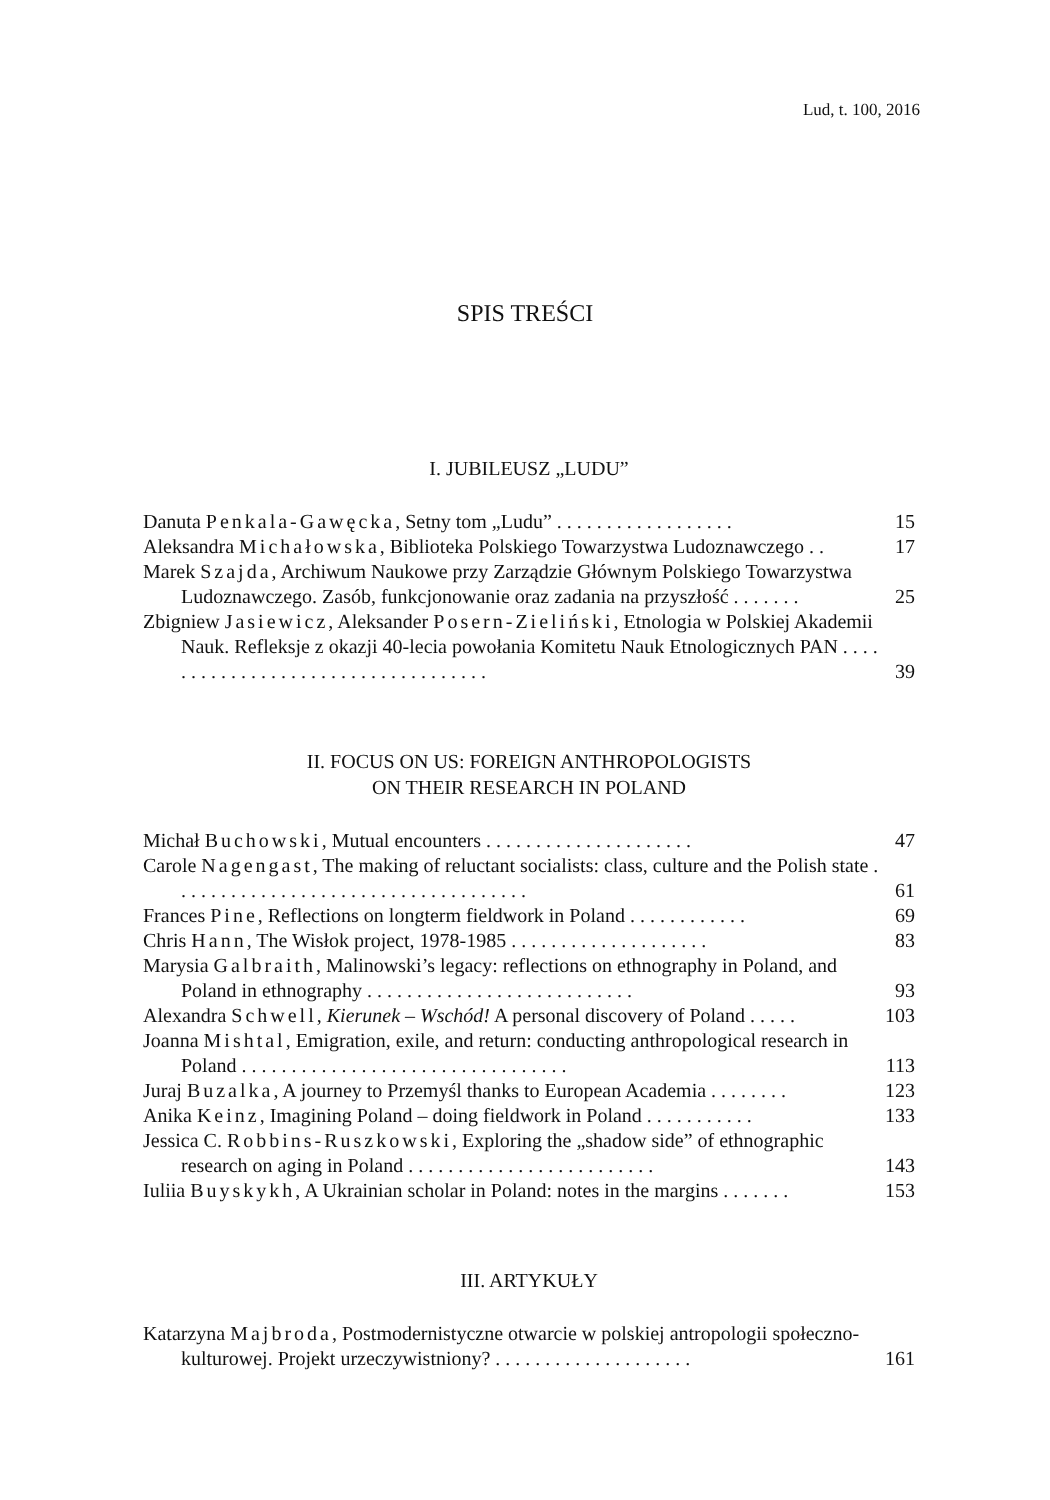Lud, t. 100, 2016
SPIS TREŚCI
I. JUBILEUSZ „LUDU”
Danuta Penkala-Gawęcka, Setny tom „Ludu” . . . . . . . . . . . . . . . . . . 15
Aleksandra Michałowska, Biblioteka Polskiego Towarzystwa Ludoznawczego . . 17
Marek Szajda, Archiwum Naukowe przy Zarządzie Głównym Polskiego Towarzystwa Ludoznawczego. Zasób, funkcjonowanie oraz zadania na przyszłość . . . . . . . 25
Zbigniew Jasiewicz, Aleksander Posern-Zieliński, Etnologia w Polskiej Akademii Nauk. Refleksje z okazji 40-lecia powołania Komitetu Nauk Etnologicznych PAN . . . . . . . . . . . . . . . . . . . . . . . . . . . . . . . . . . . 39
II. FOCUS ON US: FOREIGN ANTHROPOLOGISTS
ON THEIR RESEARCH IN POLAND
Michał Buchowski, Mutual encounters . . . . . . . . . . . . . . . . . . . . . 47
Carole Nagengast, The making of reluctant socialists: class, culture and the Polish state . . . . . . . . . . . . . . . . . . . . . . . . . . . . . . . . . . . . 61
Frances Pine, Reflections on longterm fieldwork in Poland . . . . . . . . . . . . 69
Chris Hann, The Wisłok project, 1978-1985 . . . . . . . . . . . . . . . . . . . . 83
Marysia Galbraith, Malinowski’s legacy: reflections on ethnography in Poland, and Poland in ethnography . . . . . . . . . . . . . . . . . . . . . . . . . . . 93
Alexandra Schwell, Kierunek – Wschód! A personal discovery of Poland . . . . . 103
Joanna Mishtal, Emigration, exile, and return: conducting anthropological research in Poland . . . . . . . . . . . . . . . . . . . . . . . . . . . . . . . . . 113
Juraj Buzalka, A journey to Przemyśl thanks to European Academia . . . . . . . . 123
Anika Keinz, Imagining Poland – doing fieldwork in Poland . . . . . . . . . . . 133
Jessica C. Robbins-Ruszkowski, Exploring the „shadow side” of ethnographic research on aging in Poland . . . . . . . . . . . . . . . . . . . . . . . . . 143
Iuliia Buyskykh, A Ukrainian scholar in Poland: notes in the margins . . . . . . . 153
III. ARTYKUŁY
Katarzyna Majbroda, Postmodernistyczne otwarcie w polskiej antropologii społeczno-kulturowej. Projekt urzeczywistniony? . . . . . . . . . . . . . . . . . . . . 161